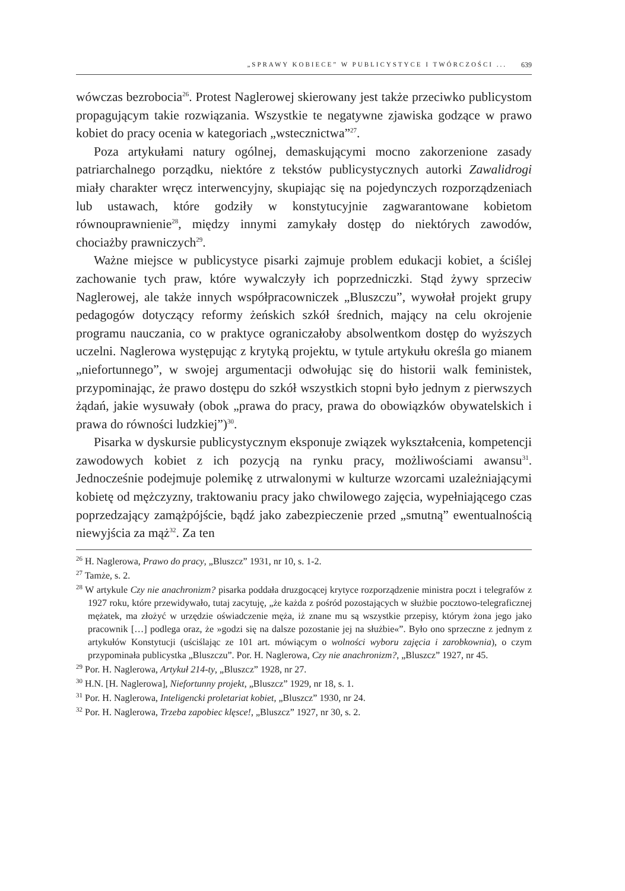„SPRAWY KOBIECE” W PUBLICYSTYCE I TWÓRCZOŚCI ... 639
wówczas bezrobocia<sup>26</sup>. Protest Naglerowej skierowany jest także przeciwko publicystom propagującym takie rozwiązania. Wszystkie te negatywne zjawiska godzące w prawo kobiet do pracy ocenia w kategoriach „wstecznictwa”<sup>27</sup>.
Poza artykułami natury ogólnej, demaskującymi mocno zakorzenione zasady patriarchalnego porządku, niektóre z tekstów publicystycznych autorki Zawalidrogi miały charakter wręcz interwencyjny, skupiając się na pojedynczych rozporządzeniach lub ustawach, które godziły w konstytucyjnie zagwarantowane kobietom równouprawnienie<sup>28</sup>, między innymi zamykały dostęp do niektórych zawodów, chociażby prawniczych<sup>29</sup>.
Ważne miejsce w publicystyce pisarki zajmuje problem edukacji kobiet, a ściślej zachowanie tych praw, które wywalczyły ich poprzedniczki. Stąd żywy sprzeciw Naglerowej, ale także innych współpracowniczek „Bluszczu”, wywołał projekt grupy pedagogów dotyczący reformy żeńskich szkół średnich, mający na celu okrojenie programu nauczania, co w praktyce ograniczałoby absolwentkom dostęp do wyższych uczelni. Naglerowa występując z krytyką projektu, w tytule artykułu określa go mianem „niefortunnego”, w swojej argumentacji odwołując się do historii walk feministek, przypominając, że prawo dostępu do szkół wszystkich stopni było jednym z pierwszych żądań, jakie wysuwały (obok „prawa do pracy, prawa do obowiązków obywatelskich i prawa do równości ludzkiej”)<sup>30</sup>.
Pisarka w dyskursie publicystycznym eksponuje związek wykształcenia, kompetencji zawodowych kobiet z ich pozycją na rynku pracy, możliwościami awansu<sup>31</sup>. Jednocześnie podejmuje polemikę z utrwalonymi w kulturze wzorcami uzależniającymi kobietę od mężczyzny, traktowaniu pracy jako chwilowego zajęcia, wypełniającego czas poprzedzający zamążpójście, bądź jako zabezpieczenie przed „smutną” ewentualnością niewyjścia za mąż<sup>32</sup>. Za ten
<sup>26</sup> H. Naglerowa, Prawo do pracy, „Bluszcz” 1931, nr 10, s. 1-2.
<sup>27</sup> Tamże, s. 2.
<sup>28</sup> W artykule Czy nie anachronizm? pisarka poddała druzgocącej krytyce rozporządzenie ministra poczt i telegrafów z 1927 roku, które przewidywało, tutaj zacytuję, „że każda z pośród pozostających w służbie pocztowo-telegraficznej mężatek, ma złożyć w urzędzie oświadczenie męża, iż znane mu są wszystkie przepisy, którym żona jego jako pracownik […] podlega oraz, że »godzi się na dalsze pozostanie jej na służbie«”. Było ono sprzeczne z jednym z artykułów Konstytucji (uściślając ze 101 art. mówiącym o wolności wyboru zajęcia i zarobkownia), o czym przypominała publicystka „Bluszczu”. Por. H. Naglerowa, Czy nie anachronizm?, „Bluszcz” 1927, nr 45.
<sup>29</sup> Por. H. Naglerowa, Artykuł 214-ty, „Bluszcz” 1928, nr 27.
<sup>30</sup> H.N. [H. Naglerowa], Niefortunny projekt, „Bluszcz” 1929, nr 18, s. 1.
<sup>31</sup> Por. H. Naglerowa, Inteligencki proletariat kobiet, „Bluszcz” 1930, nr 24.
<sup>32</sup> Por. H. Naglerowa, Trzeba zapobiec klęsce!, „Bluszcz” 1927, nr 30, s. 2.